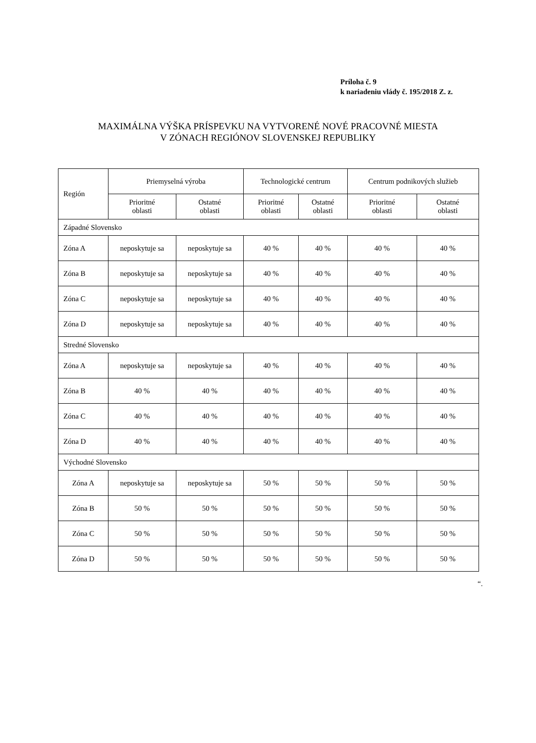Príloha č. 9
k nariadeniu vlády č. 195/2018 Z. z.
MAXIMÁLNA VÝŠKA PRÍSPEVKU NA VYTVORENÉ NOVÉ PRACOVNÉ MIESTA
V ZÓNACH REGIÓNOV SLOVENSKEJ REPUBLIKY
| Región | Priemyselná výroba | | Technologické centrum | | Centrum podnikových služieb | |
| --- | --- | --- | --- | --- | --- | --- |
| | Prioritné oblasti | Ostatné oblasti | Prioritné oblasti | Ostatné oblasti | Prioritné oblasti | Ostatné oblasti |
| Západné Slovensko | | | | | | |
| Zóna A | neposkytuje sa | neposkytuje sa | 40 % | 40 % | 40 % | 40 % |
| Zóna B | neposkytuje sa | neposkytuje sa | 40 % | 40 % | 40 % | 40 % |
| Zóna C | neposkytuje sa | neposkytuje sa | 40 % | 40 % | 40 % | 40 % |
| Zóna D | neposkytuje sa | neposkytuje sa | 40 % | 40 % | 40 % | 40 % |
| Stredné Slovensko | | | | | | |
| Zóna A | neposkytuje sa | neposkytuje sa | 40 % | 40 % | 40 % | 40 % |
| Zóna B | 40 % | 40 % | 40 % | 40 % | 40 % | 40 % |
| Zóna C | 40 % | 40 % | 40 % | 40 % | 40 % | 40 % |
| Zóna D | 40 % | 40 % | 40 % | 40 % | 40 % | 40 % |
| Východné Slovensko | | | | | | |
| Zóna A | neposkytuje sa | neposkytuje sa | 50 % | 50 % | 50 % | 50 % |
| Zóna B | 50 % | 50 % | 50 % | 50 % | 50 % | 50 % |
| Zóna C | 50 % | 50 % | 50 % | 50 % | 50 % | 50 % |
| Zóna D | 50 % | 50 % | 50 % | 50 % | 50 % | 50 % |
“.